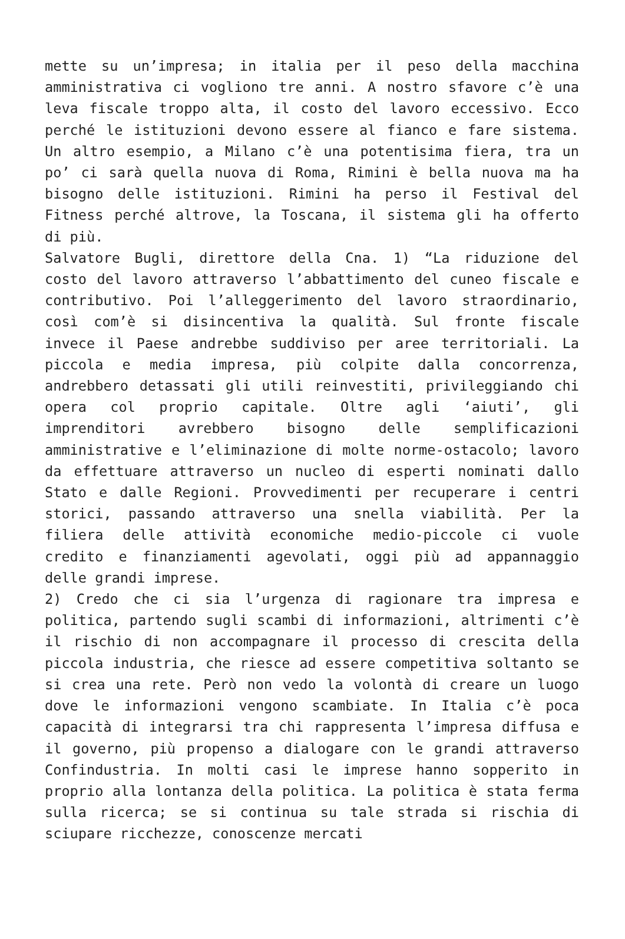mette su un’impresa; in italia per il peso della macchina amministrativa ci vogliono tre anni. A nostro sfavore c’è una leva fiscale troppo alta, il costo del lavoro eccessivo. Ecco perché le istituzioni devono essere al fianco e fare sistema. Un altro esempio, a Milano c’è una potentisima fiera, tra un po’ ci sarà quella nuova di Roma, Rimini è bella nuova ma ha bisogno delle istituzioni. Rimini ha perso il Festival del Fitness perché altrove, la Toscana, il sistema gli ha offerto di più.
Salvatore Bugli, direttore della Cna. 1) “La riduzione del costo del lavoro attraverso l’abbattimento del cuneo fiscale e contributivo. Poi l’alleggerimento del lavoro straordinario, così com’è si disincentiva la qualità. Sul fronte fiscale invece il Paese andrebbe suddiviso per aree territoriali. La piccola e media impresa, più colpite dalla concorrenza, andrebbero detassati gli utili reinvestiti, privileggiando chi opera col proprio capitale. Oltre agli ‘aiuti’, gli imprenditori avrebbero bisogno delle semplificazioni amministrative e l’eliminazione di molte norme-ostacolo; lavoro da effettuare attraverso un nucleo di esperti nominati dallo Stato e dalle Regioni. Provvedimenti per recuperare i centri storici, passando attraverso una snella viabilità. Per la filiera delle attività economiche medio-piccole ci vuole credito e finanziamenti agevolati, oggi più ad appannaggio delle grandi imprese.
2) Credo che ci sia l’urgenza di ragionare tra impresa e politica, partendo sugli scambi di informazioni, altrimenti c’è il rischio di non accompagnare il processo di crescita della piccola industria, che riesce ad essere competitiva soltanto se si crea una rete. Però non vedo la volontà di creare un luogo dove le informazioni vengono scambiate. In Italia c’è poca capacità di integrarsi tra chi rappresenta l’impresa diffusa e il governo, più propenso a dialogare con le grandi attraverso Confindustria. In molti casi le imprese hanno sopperito in proprio alla lontanza della politica. La politica è stata ferma sulla ricerca; se si continua su tale strada si rischia di sciupare ricchezze, conoscenze mercati